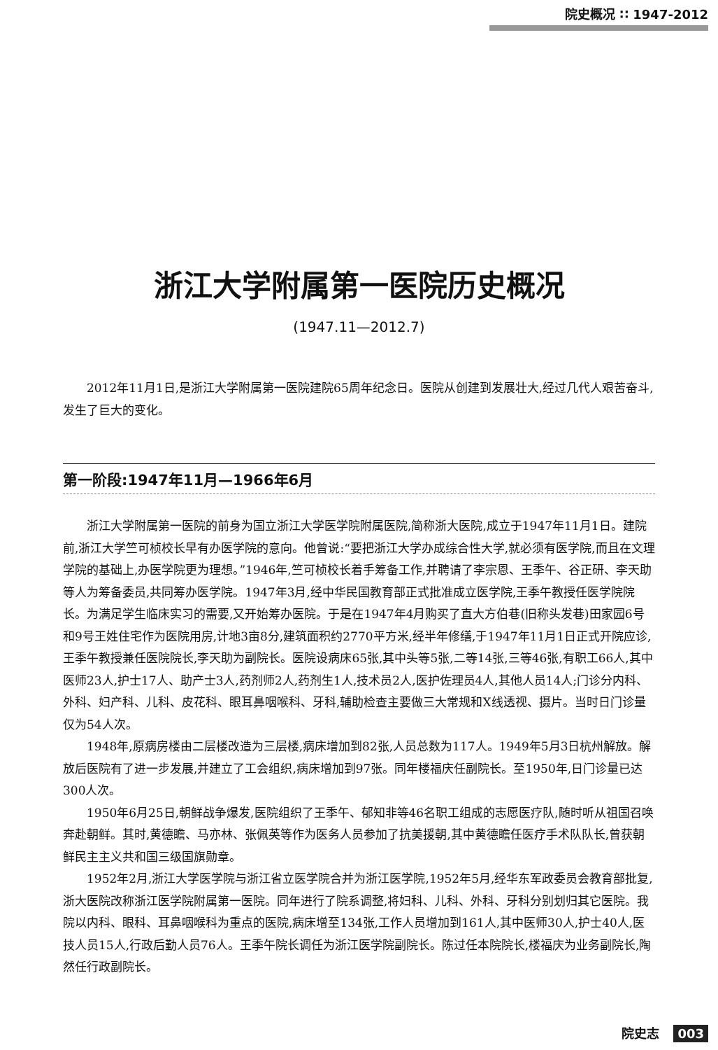院史概况 ∷ 1947-2012
浙江大学附属第一医院历史概况
(1947.11—2012.7)
2012年11月1日,是浙江大学附属第一医院建院65周年纪念日。医院从创建到发展壮大,经过几代人艰苦奋斗,发生了巨大的变化。
第一阶段:1947年11月—1966年6月
浙江大学附属第一医院的前身为国立浙江大学医学院附属医院,简称浙大医院,成立于1947年11月1日。建院前,浙江大学竺可桢校长早有办医学院的意向。他曾说:“要把浙江大学办成综合性大学,就必须有医学院,而且在文理学院的基础上,办医学院更为理想。”1946年,竺可桢校长着手筹备工作,并聘请了李宗恩、王季午、谷正研、李天助等人为筹备委员,共同筹办医学院。1947年3月,经中华民国教育部正式批准成立医学院,王季午教授任医学院院长。为满足学生临床实习的需要,又开始筹办医院。于是在1947年4月购买了直大方伯巷(旧称头发巷)田家园6号和9号王姓住宅作为医院用房,计地3亩8分,建筑面积约2770平方米,经半年修缮,于1947年11月1日正式开院应诊,王季午教授兼任医院院长,李天助为副院长。医院设病床65张,其中头等5张,二等14张,三等46张,有职工66人,其中医师23人,护士17人、助产士3人,药剂师2人,药剂生1人,技术员2人,医护佐理员4人,其他人员14人;门诊分内科、外科、妇产科、儿科、皮花科、眼耳鼻咽喉科、牙科,辅助检查主要做三大常规和X线透视、摄片。当时日门诊量仅为54人次。
1948年,原病房楼由二层楼改造为三层楼,病床增加到82张,人员总数为117人。1949年5月3日杭州解放。解放后医院有了进一步发展,并建立了工会组织,病床增加到97张。同年楼福庆任副院长。至1950年,日门诊量已达300人次。
1950年6月25日,朝鲜战争爆发,医院组织了王季午、郁知非等46名职工组成的志愿医疗队,随时听从祖国召唤奔赴朝鲜。其时,黄德瞻、马亦林、张佩英等作为医务人员参加了抗美援朝,其中黄德瞻任医疗手术队队长,曾获朝鲜民主主义共和国三级国旗勋章。
1952年2月,浙江大学医学院与浙江省立医学院合并为浙江医学院,1952年5月,经华东军政委员会教育部批复,浙大医院改称浙江医学院附属第一医院。同年进行了院系调整,将妇科、儿科、外科、牙科分别划归其它医院。我院以内科、眼科、耳鼻咽喉科为重点的医院,病床增至134张,工作人员增加到161人,其中医师30人,护士40人,医技人员15人,行政后勤人员76人。王季午院长调任为浙江医学院副院长。陈过任本院院长,楼福庆为业务副院长,陶然任行政副院长。
院史志 003